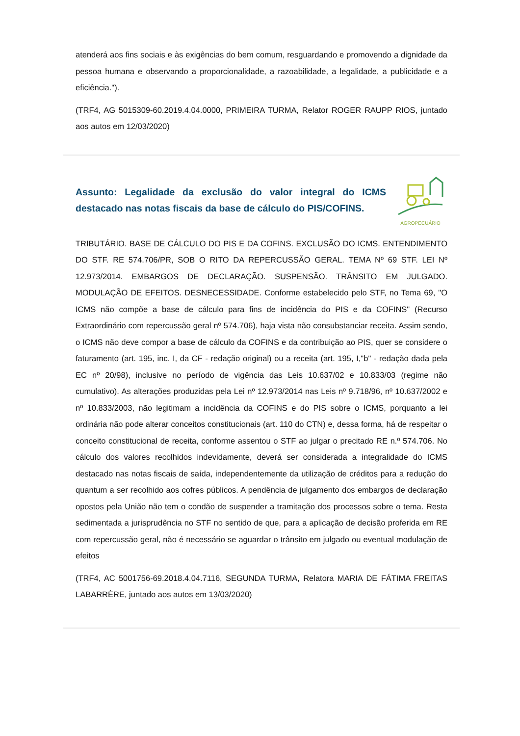atenderá aos fins sociais e às exigências do bem comum, resguardando e promovendo a dignidade da pessoa humana e observando a proporcionalidade, a razoabilidade, a legalidade, a publicidade e a eficiência.").
(TRF4, AG 5015309-60.2019.4.04.0000, PRIMEIRA TURMA, Relator ROGER RAUPP RIOS, juntado aos autos em 12/03/2020)
Assunto: Legalidade da exclusão do valor integral do ICMS destacado nas notas fiscais da base de cálculo do PIS/COFINS.
AGROPECUÁRIO
TRIBUTÁRIO. BASE DE CÁLCULO DO PIS E DA COFINS. EXCLUSÃO DO ICMS. ENTENDIMENTO DO STF. RE 574.706/PR, SOB O RITO DA REPERCUSSÃO GERAL. TEMA Nº 69 STF. LEI Nº 12.973/2014. EMBARGOS DE DECLARAÇÃO. SUSPENSÃO. TRÂNSITO EM JULGADO. MODULAÇÃO DE EFEITOS. DESNECESSIDADE. Conforme estabelecido pelo STF, no Tema 69, "O ICMS não compõe a base de cálculo para fins de incidência do PIS e da COFINS" (Recurso Extraordinário com repercussão geral nº 574.706), haja vista não consubstanciar receita. Assim sendo, o ICMS não deve compor a base de cálculo da COFINS e da contribuição ao PIS, quer se considere o faturamento (art. 195, inc. I, da CF - redação original) ou a receita (art. 195, I,"b" - redação dada pela EC nº 20/98), inclusive no período de vigência das Leis 10.637/02 e 10.833/03 (regime não cumulativo). As alterações produzidas pela Lei nº 12.973/2014 nas Leis nº 9.718/96, nº 10.637/2002 e nº 10.833/2003, não legitimam a incidência da COFINS e do PIS sobre o ICMS, porquanto a lei ordinária não pode alterar conceitos constitucionais (art. 110 do CTN) e, dessa forma, há de respeitar o conceito constitucional de receita, conforme assentou o STF ao julgar o precitado RE n.º 574.706. No cálculo dos valores recolhidos indevidamente, deverá ser considerada a integralidade do ICMS destacado nas notas fiscais de saída, independentemente da utilização de créditos para a redução do quantum a ser recolhido aos cofres públicos. A pendência de julgamento dos embargos de declaração opostos pela União não tem o condão de suspender a tramitação dos processos sobre o tema. Resta sedimentada a jurisprudência no STF no sentido de que, para a aplicação de decisão proferida em RE com repercussão geral, não é necessário se aguardar o trânsito em julgado ou eventual modulação de efeitos
(TRF4, AC 5001756-69.2018.4.04.7116, SEGUNDA TURMA, Relatora MARIA DE FÁTIMA FREITAS LABARRÈRE, juntado aos autos em 13/03/2020)